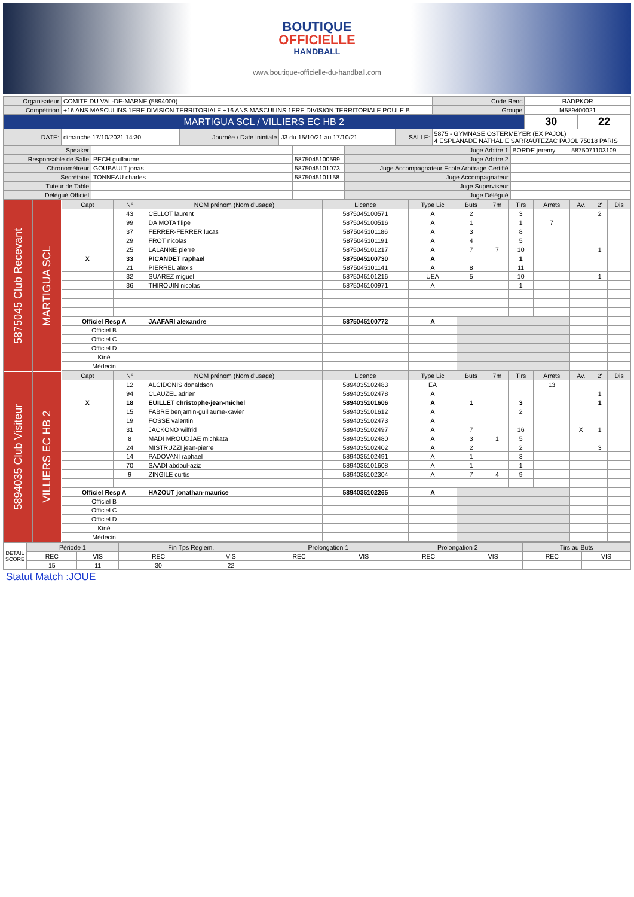BOUTIQUE
OFFICIELLE
HANDBALL
www.boutique-officielle-du-handball.com
| Organisateur | COMITE DU VAL-DE-MARNE (5894000) | | | | | Code Renc | RADPKOR | |
| Compétition | +16 ANS MASCULINS 1ERE DIVISION TERRITORIALE +16 ANS MASCULINS 1ERE DIVISION TERRITORIALE POULE B | | | | | Groupe | M589400021 | |
| MARTIGUA SCL / VILLIERS EC HB 2 | | | | | | | 30 | 22 |
| DATE: | dimanche 17/10/2021 14:30 | Journée / Date Inintiale | J3 du 15/10/21 au 17/10/21 | SALLE: | 5875 - GYMNASE OSTERMEYER (EX PAJOL) 4 ESPLANADE NATHALIE SARRAUTEZAC PAJOL 75018 PARIS | | | |
| Speaker | | | Juge Arbitre 1 | BORDE jeremy | 5875071103109 |
| Responsable de Salle | PECH guillaume | 5875045100599 | Juge Arbitre 2 | | |
| Chronométreur | GOUBAULT jonas | 5875045101073 | Juge Accompagnateur Ecole Arbitrage Certifié | | |
| Secrétaire | TONNEAU charles | 5875045101158 | Juge Accompagnateur | | |
| Tuteur de Table | | | Juge Superviseur | | |
| Délégué Officiel | | | Juge Délégué | | |
| 5875045 Club Recevant | MARTIGUA SCL | Capt | N° | NOM prénom (Nom d'usage) | Licence | Type Lic | Buts | 7m | Tirs | Arrets | Av. | 2' | Dis |
| | | | 43 | CELLOT laurent | 5875045100571 | A | 2 | | 3 | | | 2 | |
| | | | 99 | DA MOTA filipe | 5875045100516 | A | 1 | | 1 | 7 | | | |
| | | | 37 | FERRER-FERRER lucas | 5875045101186 | A | 3 | | 8 | | | | |
| | | | 29 | FROT nicolas | 5875045101191 | A | 4 | | 5 | | | | |
| | | | 25 | LALANNE pierre | 5875045101217 | A | 7 | 7 | 10 | | | 1 | |
| | | X | 33 | PICANDET raphael | 5875045100730 | A | | | 1 | | | | |
| | | | 21 | PIERREL alexis | 5875045101141 | A | 8 | | 11 | | | | |
| | | | 32 | SUAREZ miguel | 5875045101216 | UEA | 5 | | 10 | | | 1 | |
| | | | 36 | THIROUIN nicolas | 5875045100971 | A | | | 1 | | | | |
| | | Officiel Resp A | | JAAFARI alexandre | 5875045100772 | A | | | | | | | |
| | | Officiel B | | | | | | | | | | | |
| | | Officiel C | | | | | | | | | | | |
| | | Officiel D | | | | | | | | | | | |
| | | Kiné | | | | | | | | | | | |
| | | Médecin | | | | | | | | | | | |
| 5894035 Club Visiteur | VILLIERS EC HB 2 | Capt | N° | NOM prénom (Nom d'usage) | Licence | Type Lic | Buts | 7m | Tirs | Arrets | Av. | 2' | Dis |
| | | | 12 | ALCIDONIS donaldson | 5894035102483 | EA | | | | 13 | | | |
| | | | 94 | CLAUZEL adrien | 5894035102478 | A | | | | | | 1 | |
| | | X | 18 | EUILLET christophe-jean-michel | 5894035101606 | A | 1 | | 3 | | | 1 | |
| | | | 15 | FABRE benjamin-guillaume-xavier | 5894035101612 | A | | | 2 | | | | |
| | | | 19 | FOSSE valentin | 5894035102473 | A | | | | | | | |
| | | | 31 | JACKONO wilfrid | 5894035102497 | A | 7 | | 16 | | X | 1 | |
| | | | 8 | MADI MROUDJAE michkata | 5894035102480 | A | 3 | 1 | 5 | | | | |
| | | | 24 | MISTRUZZI jean-pierre | 5894035102402 | A | 2 | | 2 | | | 3 | |
| | | | 14 | PADOVANI raphael | 5894035102491 | A | 1 | | 3 | | | | |
| | | | 70 | SAADI abdoul-aziz | 5894035101608 | A | 1 | | 1 | | | | |
| | | | 9 | ZINGILE curtis | 5894035102304 | A | 7 | 4 | 9 | | | | |
| | | Officiel Resp A | | HAZOUT jonathan-maurice | 5894035102265 | A | | | | | | | |
| | | Officiel B | | | | | | | | | | | |
| | | Officiel C | | | | | | | | | | | |
| | | Officiel D | | | | | | | | | | | |
| | | Kiné | | | | | | | | | | | |
| | | Médecin | | | | | | | | | | | |
| DETAIL SCORE | Période 1 | | Fin Tps Reglem. | | Prolongation 1 | | Prolongation 2 | | Tirs au Buts | |
| | REC | VIS | REC | VIS | REC | VIS | REC | VIS | REC | VIS |
| | 15 | 11 | 30 | 22 | | | | | | |
Statut Match :JOUE